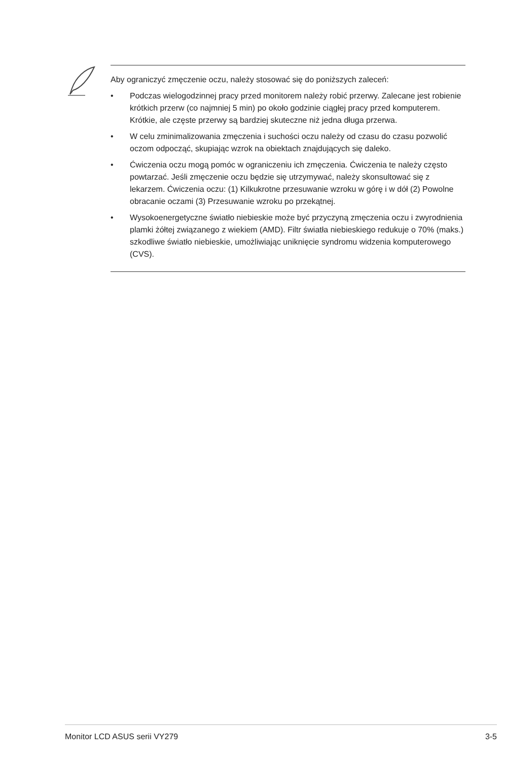Aby ograniczyć zmęczenie oczu, należy stosować się do poniższych zaleceń:
• Podczas wielogodzinnej pracy przed monitorem należy robić przerwy. Zalecane jest robienie krótkich przerw (co najmniej 5 min) po około godzinie ciągłej pracy przed komputerem. Krótkie, ale częste przerwy są bardziej skuteczne niż jedna długa przerwa.
• W celu zminimalizowania zmęczenia i suchości oczu należy od czasu do czasu pozwolić oczom odpocząć, skupiając wzrok na obiektach znajdujących się daleko.
• Ćwiczenia oczu mogą pomóc w ograniczeniu ich zmęczenia. Ćwiczenia te należy często powtarzać. Jeśli zmęczenie oczu będzie się utrzymywać, należy skonsultować się z lekarzem. Ćwiczenia oczu: (1) Kilkukrotne przesuwanie wzroku w górę i w dół (2) Powolne obracanie oczami (3) Przesuwanie wzroku po przekątnej.
• Wysokoenergetyczne światło niebieskie może być przyczyną zmęczenia oczu i zwyrodnienia plamki żółtej związanego z wiekiem (AMD). Filtr światła niebieskiego redukuje o 70% (maks.) szkodliwe światło niebieskie, umożliwiając uniknięcie syndromu widzenia komputerowego (CVS).
Monitor LCD ASUS serii VY279 3-5